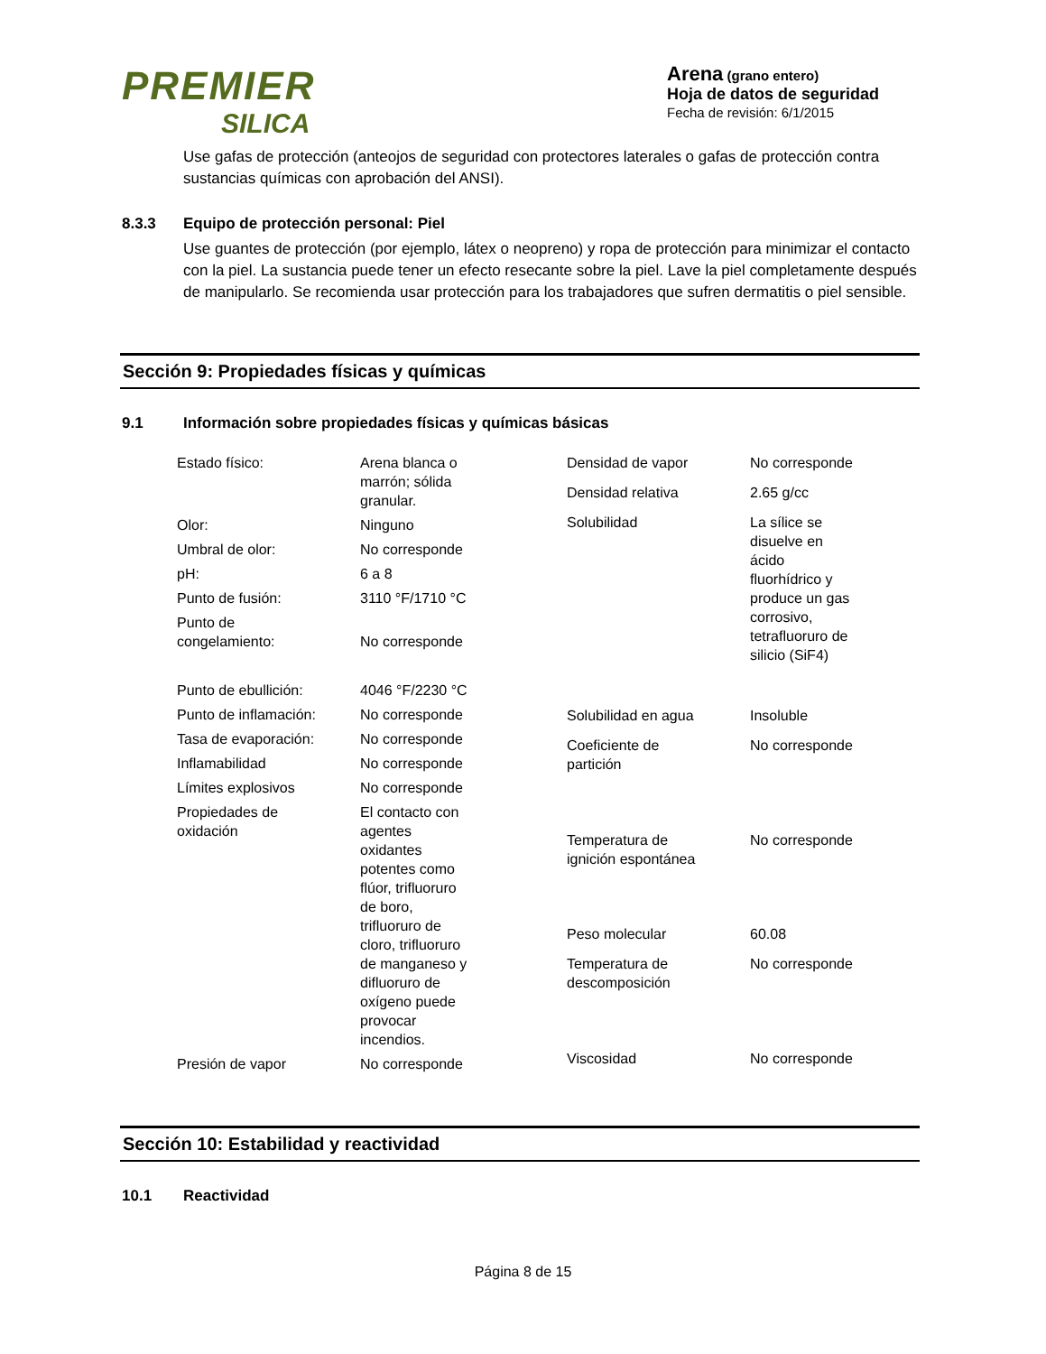PREMIER
SILICA
Arena (grano entero)
Hoja de datos de seguridad
Fecha de revisión: 6/1/2015
Use gafas de protección (anteojos de seguridad con protectores laterales o gafas de protección contra sustancias químicas con aprobación del ANSI).
8.3.3 Equipo de protección personal: Piel
Use guantes de protección (por ejemplo, látex o neopreno) y ropa de protección para minimizar el contacto con la piel. La sustancia puede tener un efecto resecante sobre la piel. Lave la piel completamente después de manipularlo. Se recomienda usar protección para los trabajadores que sufren dermatitis o piel sensible.
Sección 9: Propiedades físicas y químicas
9.1 Información sobre propiedades físicas y químicas básicas
| Estado físico: | Arena blanca o marrón; sólida granular. |
| Olor: | Ninguno |
| Umbral de olor: | No corresponde |
| pH: | 6 a 8 |
| Punto de fusión: | 3110 °F/1710 °C |
| Punto de congelamiento: | No corresponde |
| Punto de ebullición: | 4046 °F/2230 °C |
| Punto de inflamación: | No corresponde |
| Tasa de evaporación: | No corresponde |
| Inflamabilidad | No corresponde |
| Límites explosivos | No corresponde |
| Propiedades de oxidación | El contacto con agentes oxidantes potentes como flúor, trifluoruro de boro, trifluoruro de cloro, trifluoruro de manganeso y difluoruro de oxígeno puede provocar incendios. |
| Presión de vapor | No corresponde |
| Densidad de vapor | No corresponde |
| Densidad relativa | 2.65 g/cc |
| Solubilidad | La sílice se disuelve en ácido fluorhídrico y produce un gas corrosivo, tetrafluoruro de silicio (SiF4) |
| Solubilidad en agua | Insoluble |
| Coeficiente de partición | No corresponde |
| Temperatura de ignición espontánea | No corresponde |
| Peso molecular | 60.08 |
| Temperatura de descomposición | No corresponde |
| Viscosidad | No corresponde |
Sección 10: Estabilidad y reactividad
10.1 Reactividad
Página 8 de 15